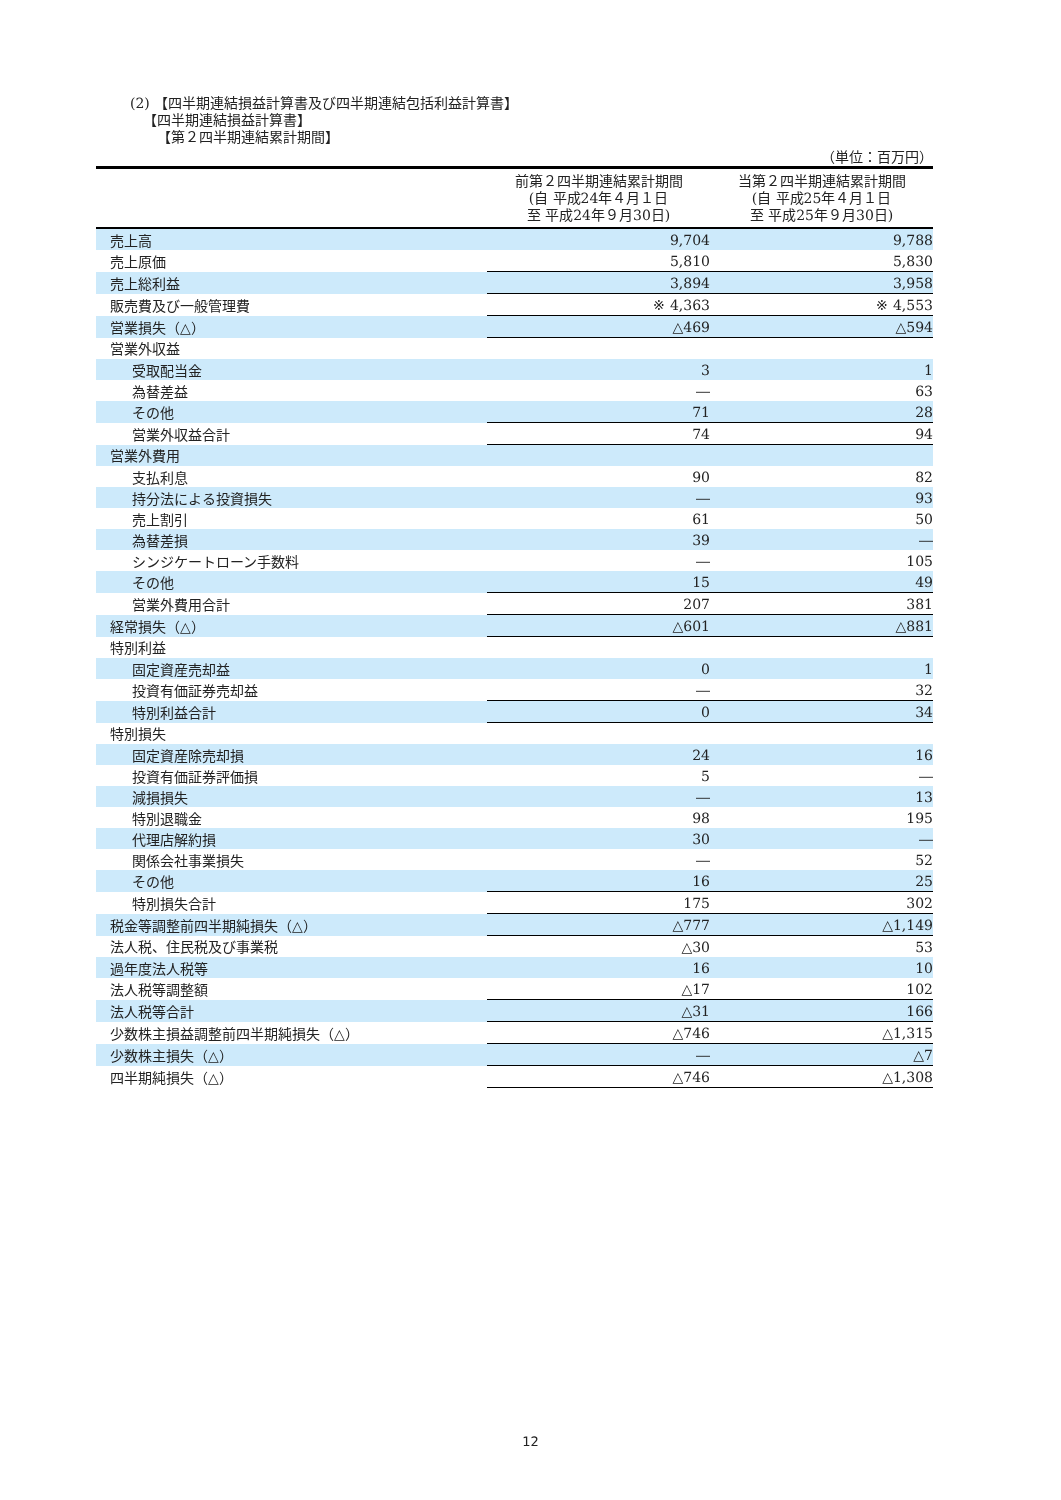(2) 【四半期連結損益計算書及び四半期連結包括利益計算書】
【四半期連結損益計算書】
【第２四半期連結累計期間】
（単位：百万円）
| | 前第２四半期連結累計期間 (自 平成24年４月１日 至 平成24年９月30日) | 当第２四半期連結累計期間 (自 平成25年４月１日 至 平成25年９月30日) |
| --- | --- | --- |
| 売上高 | 9,704 | 9,788 |
| 売上原価 | 5,810 | 5,830 |
| 売上総利益 | 3,894 | 3,958 |
| 販売費及び一般管理費 | ※ 4,363 | ※ 4,553 |
| 営業損失（△） | △469 | △594 |
| 営業外収益 | | |
| 受取配当金 | 3 | 1 |
| 為替差益 | ― | 63 |
| その他 | 71 | 28 |
| 営業外収益合計 | 74 | 94 |
| 営業外費用 | | |
| 支払利息 | 90 | 82 |
| 持分法による投資損失 | ― | 93 |
| 売上割引 | 61 | 50 |
| 為替差損 | 39 | ― |
| シンジケートローン手数料 | ― | 105 |
| その他 | 15 | 49 |
| 営業外費用合計 | 207 | 381 |
| 経常損失（△） | △601 | △881 |
| 特別利益 | | |
| 固定資産売却益 | 0 | 1 |
| 投資有価証券売却益 | ― | 32 |
| 特別利益合計 | 0 | 34 |
| 特別損失 | | |
| 固定資産除売却損 | 24 | 16 |
| 投資有価証券評価損 | 5 | ― |
| 減損損失 | ― | 13 |
| 特別退職金 | 98 | 195 |
| 代理店解約損 | 30 | ― |
| 関係会社事業損失 | ― | 52 |
| その他 | 16 | 25 |
| 特別損失合計 | 175 | 302 |
| 税金等調整前四半期純損失（△） | △777 | △1,149 |
| 法人税、住民税及び事業税 | △30 | 53 |
| 過年度法人税等 | 16 | 10 |
| 法人税等調整額 | △17 | 102 |
| 法人税等合計 | △31 | 166 |
| 少数株主損益調整前四半期純損失（△） | △746 | △1,315 |
| 少数株主損失（△） | ― | △7 |
| 四半期純損失（△） | △746 | △1,308 |
12